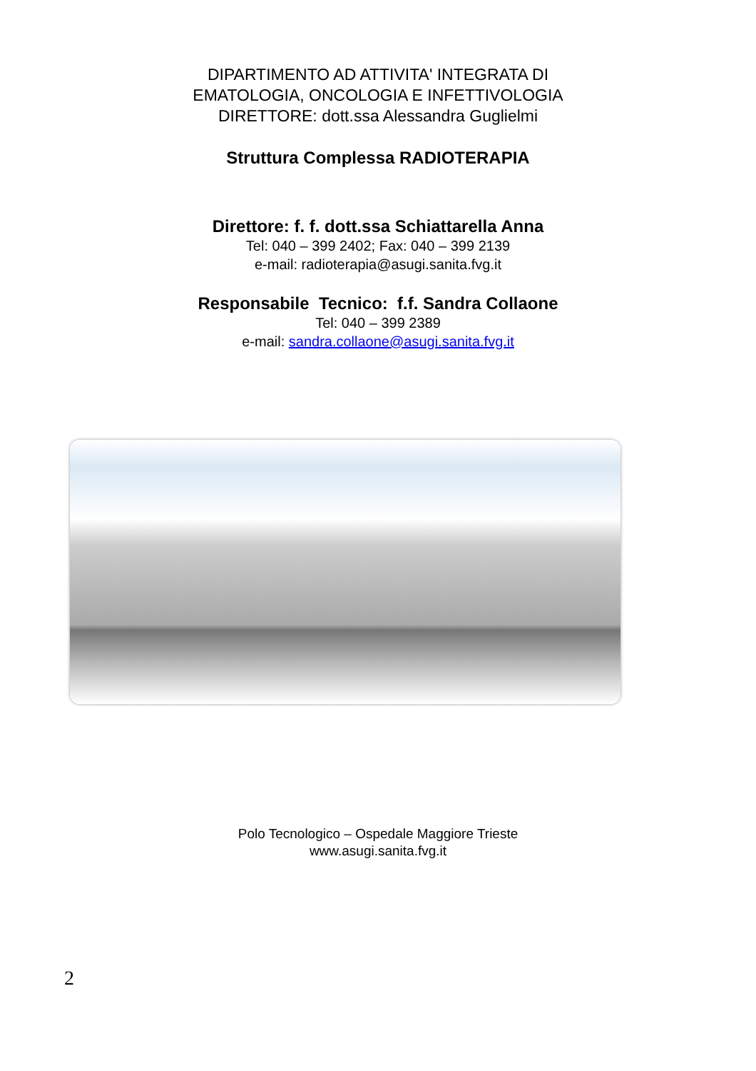DIPARTIMENTO AD ATTIVITA' INTEGRATA DI
EMATOLOGIA, ONCOLOGIA E INFETTIVOLOGIA
DIRETTORE: dott.ssa Alessandra Guglielmi
Struttura Complessa RADIOTERAPIA
Direttore: f. f. dott.ssa Schiattarella Anna
Tel: 040 – 399 2402; Fax: 040 – 399 2139
e-mail: radioterapia@asugi.sanita.fvg.it
Responsabile Tecnico: f.f. Sandra Collaone
Tel: 040 – 399 2389
e-mail: sandra.collaone@asugi.sanita.fvg.it
Polo Tecnologico – Ospedale Maggiore Trieste
www.asugi.sanita.fvg.it
2